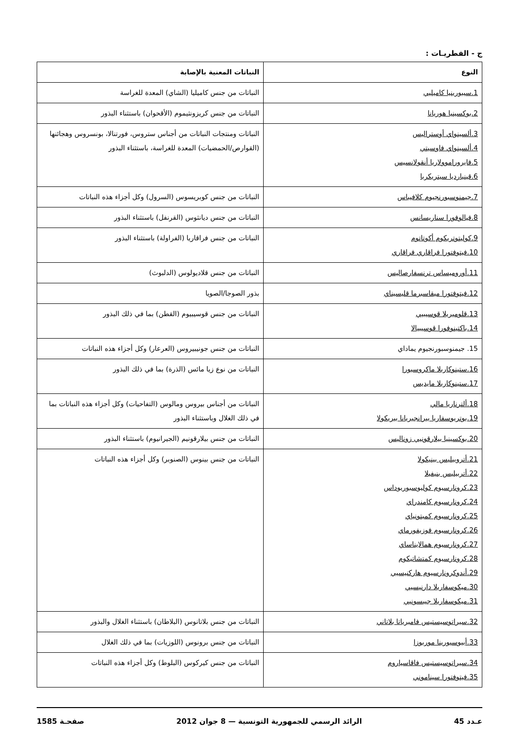ج - الفطريـات :
| النوع | النباتات المعنية بالإصابة |
| --- | --- |
| 1.سيبورينيا كاميليي | النباتات من جنس كاميليا (الشاي) المعدة للغراسة |
| 2.بوكسينيا هوريانا | النباتات من جنس كريزونثيموم (الأقحوان) باستثناء البذور |
| 3.ألسينواي أوستراليس 4.ألسينواي فاوسيتي 5.فايروراموولاريا أنقولانسيس 6.قينياردیا سيتريكربا | النباتات ومنتجات النباتات من أجناس ستروس، فورتنالا، بونسروس وهجائنها (القوارص/الحمضيات) المعدة للغراسة، باستثناء البذور |
| 7.جيمنوسبورنجيوم كلافيباس | النباتات من جنس كوبريسوس (السرول) وكل أجزاء هذه النباتات |
| 8.فيالوفورا سناريسانس | النباتات من جنس ديانثوس (القرنفل) باستثناء البذور |
| 9.كوليتوتريكوم أكوتاتوم 10.فيتوفتورا فراقاري فراقاري | النباتات من جنس فراقاريا (الفراولة) باستثناء البذور |
| 11.أوروميساس ترنسفارصاليس | النباتات من جنس قلاديولوس (الدلبوث) |
| 12.فيتوفتورا ميقاسبرما قليسيناي | بذور الصوجا/الصويا |
| 13.قلوميريلا قوسيبيي 14.باكتينوفورا قوسيبيالا | النباتات من جنس قوسيبيوم (القطن) بما في ذلك البذور |
| 15. جيمنوسبورنجيوم يماداي | النباتات من جنس جونيبيروس (العرعار) وكل أجزاء هذه النباتات |
| 16.ستينوكاربلا ماكروسبورا 17.ستينوكاربلا مايديس | النباتات من نوع زيا مائس (الذرة) بما في ذلك البذور |
| 18.ألترناريا مالي 19.بوتريوسفاريا بيرانجيريانا بيريكولا | النباتات من أجناس بيروس ومالوس (التفاحيات) وكل أجزاء هذه النباتات بما في ذلك الغلال وباستثناء البذور |
| 20.بوكسينيا بيلارقونيي زوناليس | النباتات من جنس بيلارقونيم (الجيرانيوم) باستثناء البذور |
| 21.أتروبيليس بينيكولا 22.أتربيليس بنيفيلا 23.كرونارسيوم كوليوسبوريوداس 24.كرونارسيوم كامندراي 25.كرونارسيوم كمبتونياي 26.كرونارسيوم فوزيفورماي 27.كرونارسيوم همالايناساي 28.كرونارسيوم كمتشاتيكوم 29.أندوكرونارسيوم هاركنيسيي 30.ميكوسفاريلا دارنيسيي 31.ميكوسفاريلا جيبسونيي | النباتات من جنس بينوس (الصنوبر) وكل أجزاء هذه النباتات |
| 32.سيراتوسيستيس فامبرياتا بلاتاني | النباتات من جنس بلاتانوس (البلاطان) باستثناء الغلال والبذور |
| 33.أبيوسبورينا موربوزا | النباتات من جنس برونوس (اللوزيات) بما في ذلك الغلال |
| 34.سيراتوسيستيس فاقاسياروم 35.فيتوفتورا سيناموني | النباتات من جنس كيركوس (البلوط) وكل أجزاء هذه النباتات |
عـدد 45 الرائد الرسمي للجمهورية التونسية — 8 جوان 2012 صفحـة 1585